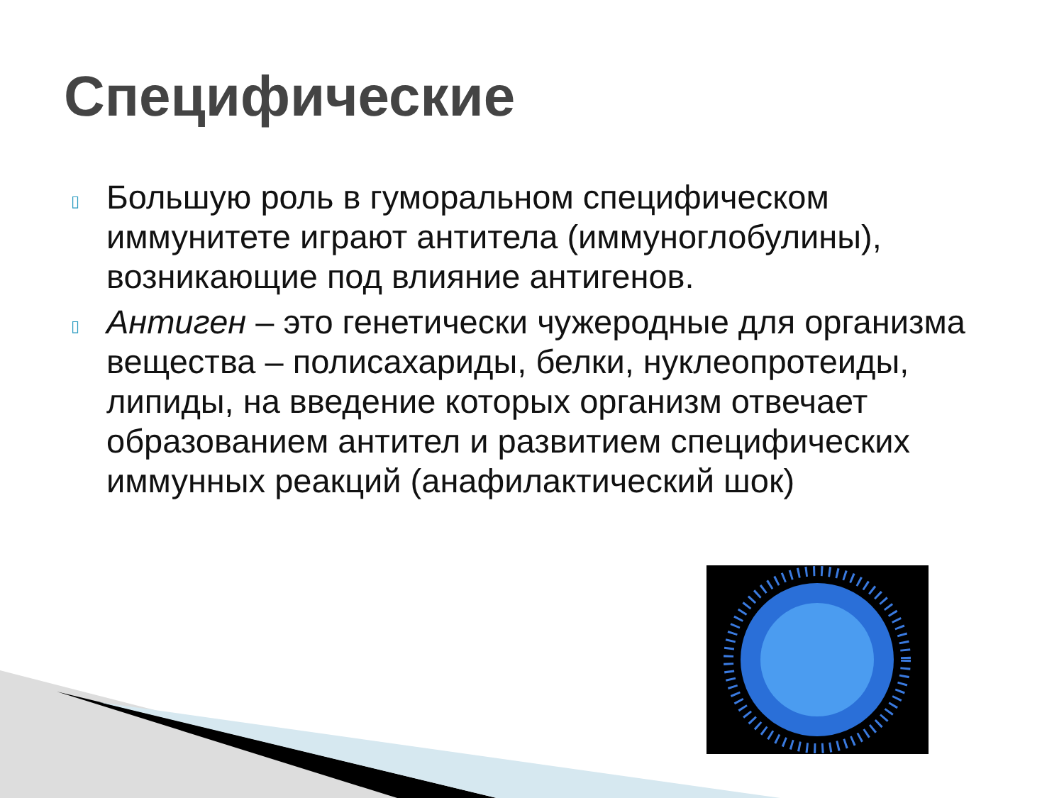Специфические
▯ Большую роль в гуморальном специфическом иммунитете играют антитела (иммуноглобулины), возникающие под влияние антигенов.
▯ Антиген – это генетически чужеродные для организма вещества – полисахариды, белки, нуклеопротеиды, липиды, на введение которых организм отвечает образованием антител и развитием специфических иммунных реакций (анафилактический шок)